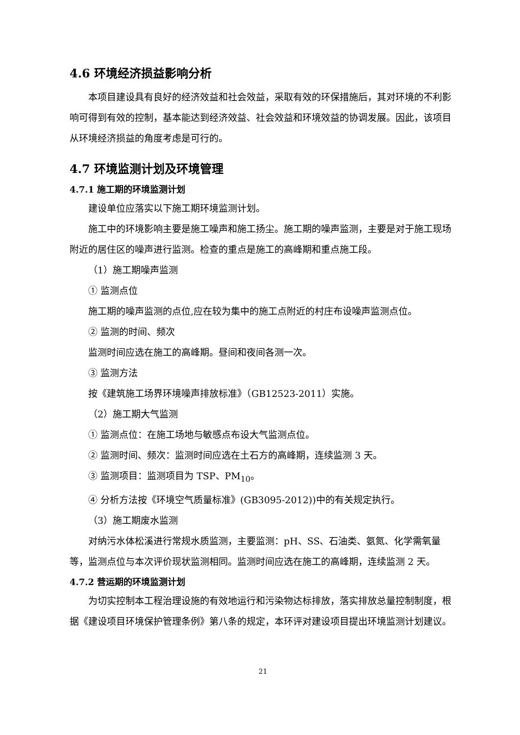4.6 环境经济损益影响分析
本项目建设具有良好的经济效益和社会效益，采取有效的环保措施后，其对环境的不利影响可得到有效的控制，基本能达到经济效益、社会效益和环境效益的协调发展。因此，该项目从环境经济损益的角度考虑是可行的。
4.7 环境监测计划及环境管理
4.7.1 施工期的环境监测计划
建设单位应落实以下施工期环境监测计划。
施工中的环境影响主要是施工噪声和施工扬尘。施工期的噪声监测，主要是对于施工现场附近的居住区的噪声进行监测。检查的重点是施工的高峰期和重点施工段。
（1）施工期噪声监测
① 监测点位
施工期的噪声监测的点位,应在较为集中的施工点附近的村庄布设噪声监测点位。
② 监测的时间、频次
监测时间应选在施工的高峰期。昼间和夜间各测一次。
③ 监测方法
按《建筑施工场界环境噪声排放标准》（GB12523-2011）实施。
（2）施工期大气监测
① 监测点位：在施工场地与敏感点布设大气监测点位。
② 监测时间、频次：监测时间应选在土石方的高峰期，连续监测 3 天。
③ 监测项目：监测项目为 TSP、PM<sub>10</sub>。
④ 分析方法按《环境空气质量标准》(GB3095-2012))中的有关规定执行。
（3）施工期废水监测
对纳污水体松溪进行常规水质监测，主要监测：pH、SS、石油类、氨氮、化学需氧量等，监测点位与本次评价现状监测相同。监测时间应选在施工的高峰期，连续监测 2 天。
4.7.2 营运期的环境监测计划
为切实控制本工程治理设施的有效地运行和污染物达标排放，落实排放总量控制制度，根据《建设项目环境保护管理条例》第八条的规定，本环评对建设项目提出环境监测计划建议。
21